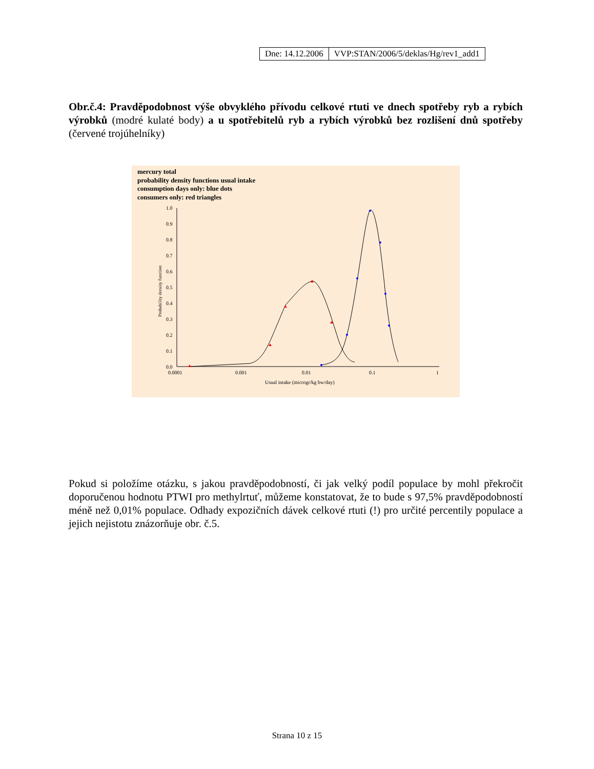| Dne: 14.12.2006 | VVP:STAN/2006/5/deklas/Hg/rev1_add1 |
Obr.č.4: Pravděpodobnost výše obvyklého přívodu celkové rtuti ve dnech spotřeby ryb a rybích výrobků (modré kulaté body) a u spotřebitelů ryb a rybích výrobků bez rozlišení dnů spotřeby (červené trojúhelníky)
mercury total
probability density functions usual intake
consumption days only: blue dots
consumers only: red triangles
1.0
0.9
0.8
0.7
0.6
0.5
0.4
0.3
0.2
0.1
0.0
0.0001
0.001
0.01
0.1
1
Usual intake (microgr/kg bw/day)
Probability density function
Pokud si položíme otázku, s jakou pravděpodobností, či jak velký podíl populace by mohl překročit doporučenou hodnotu PTWI pro methylrtuť, můžeme konstatovat, že to bude s 97,5% pravděpodobností méně než 0,01% populace. Odhady expozičních dávek celkové rtuti (!) pro určité percentily populace a jejich nejistotu znázorňuje obr. č.5.
Strana 10 z 15